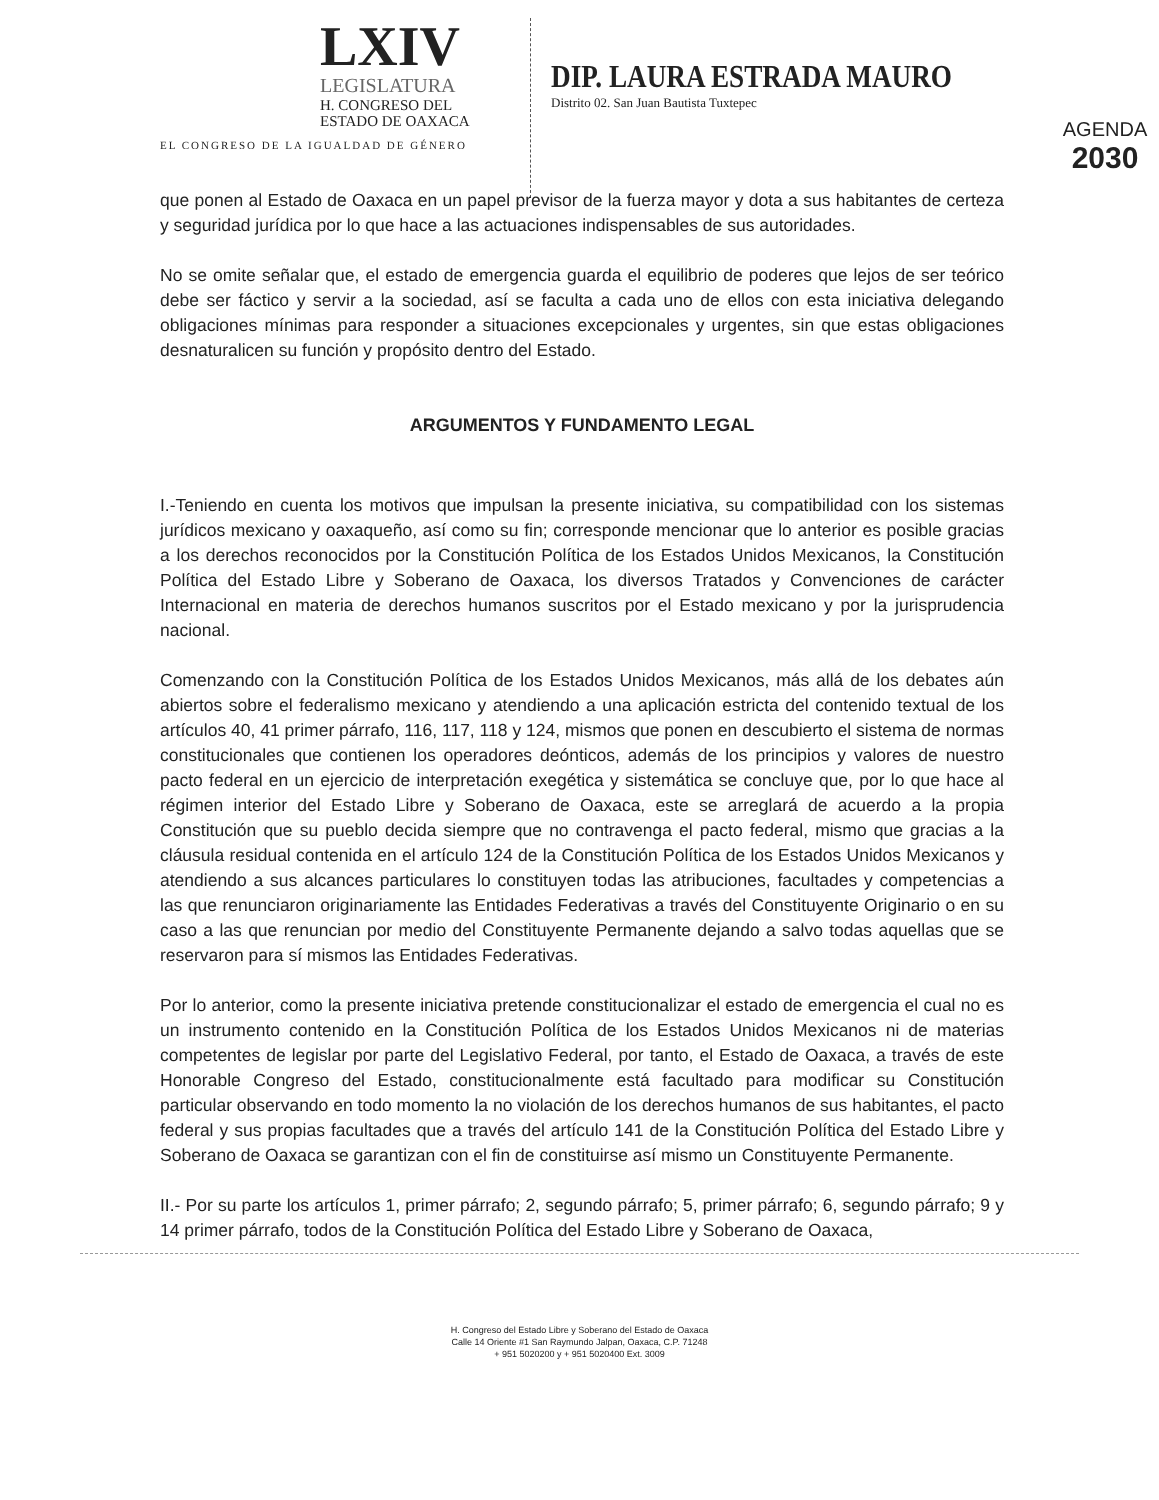LXIV
LEGISLATURA
H. CONGRESO DEL
ESTADO DE OAXACA
EL CONGRESO DE LA IGUALDAD DE GÉNERO
DIP. LAURA ESTRADA MAURO
Distrito 02. San Juan Bautista Tuxtepec
AGENDA
2030
que ponen al Estado de Oaxaca en un papel previsor de la fuerza mayor y dota a sus habitantes de certeza y seguridad jurídica por lo que hace a las actuaciones indispensables de sus autoridades.
No se omite señalar que, el estado de emergencia guarda el equilibrio de poderes que lejos de ser teórico debe ser fáctico y servir a la sociedad, así se faculta a cada uno de ellos con esta iniciativa delegando obligaciones mínimas para responder a situaciones excepcionales y urgentes, sin que estas obligaciones desnaturalicen su función y propósito dentro del Estado.
ARGUMENTOS Y FUNDAMENTO LEGAL
I.-Teniendo en cuenta los motivos que impulsan la presente iniciativa, su compatibilidad con los sistemas jurídicos mexicano y oaxaqueño, así como su fin; corresponde mencionar que lo anterior es posible gracias a los derechos reconocidos por la Constitución Política de los Estados Unidos Mexicanos, la Constitución Política del Estado Libre y Soberano de Oaxaca, los diversos Tratados y Convenciones de carácter Internacional en materia de derechos humanos suscritos por el Estado mexicano y por la jurisprudencia nacional.
Comenzando con la Constitución Política de los Estados Unidos Mexicanos, más allá de los debates aún abiertos sobre el federalismo mexicano y atendiendo a una aplicación estricta del contenido textual de los artículos 40, 41 primer párrafo, 116, 117, 118 y 124, mismos que ponen en descubierto el sistema de normas constitucionales que contienen los operadores deónticos, además de los principios y valores de nuestro pacto federal en un ejercicio de interpretación exegética y sistemática se concluye que, por lo que hace al régimen interior del Estado Libre y Soberano de Oaxaca, este se arreglará de acuerdo a la propia Constitución que su pueblo decida siempre que no contravenga el pacto federal, mismo que gracias a la cláusula residual contenida en el artículo 124 de la Constitución Política de los Estados Unidos Mexicanos y atendiendo a sus alcances particulares lo constituyen todas las atribuciones, facultades y competencias a las que renunciaron originariamente las Entidades Federativas a través del Constituyente Originario o en su caso a las que renuncian por medio del Constituyente Permanente dejando a salvo todas aquellas que se reservaron para sí mismos las Entidades Federativas.
Por lo anterior, como la presente iniciativa pretende constitucionalizar el estado de emergencia el cual no es un instrumento contenido en la Constitución Política de los Estados Unidos Mexicanos ni de materias competentes de legislar por parte del Legislativo Federal, por tanto, el Estado de Oaxaca, a través de este Honorable Congreso del Estado, constitucionalmente está facultado para modificar su Constitución particular observando en todo momento la no violación de los derechos humanos de sus habitantes, el pacto federal y sus propias facultades que a través del artículo 141 de la Constitución Política del Estado Libre y Soberano de Oaxaca se garantizan con el fin de constituirse así mismo un Constituyente Permanente.
II.- Por su parte los artículos 1, primer párrafo; 2, segundo párrafo; 5, primer párrafo; 6, segundo párrafo; 9 y 14 primer párrafo, todos de la Constitución Política del Estado Libre y Soberano de Oaxaca,
H. Congreso del Estado Libre y Soberano del Estado de Oaxaca
Calle 14 Oriente #1 San Raymundo Jalpan, Oaxaca, C.P. 71248
+ 951 5020200 y + 951 5020400 Ext. 3009